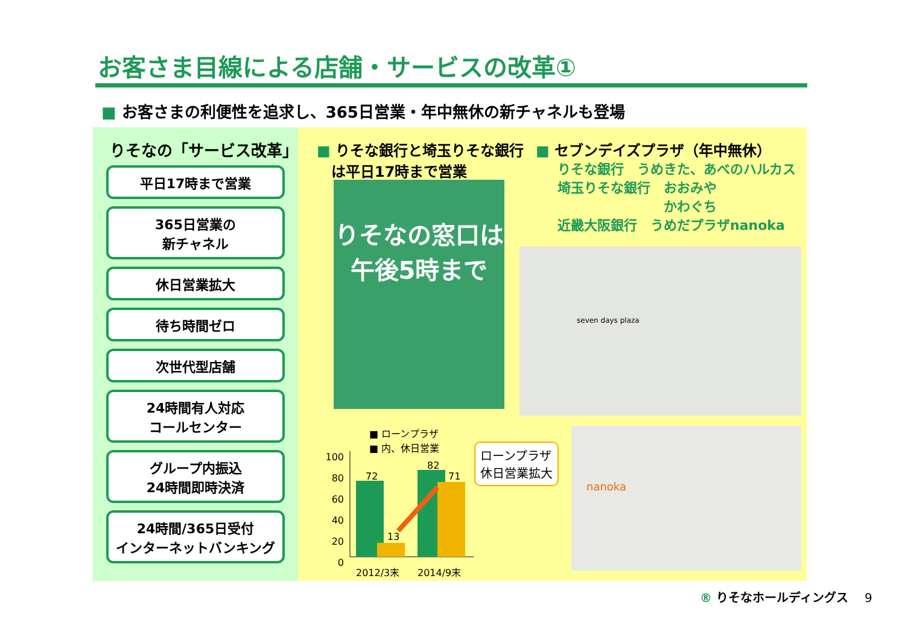お客さま目線による店舗・サービスの改革①
■ お客さまの利便性を追求し、365日営業・年中無休の新チャネルも登場
りそなの「サービス改革」
平日17時まで営業
365日営業の
新チャネル
休日営業拡大
待ち時間ゼロ
次世代型店舗
24時間有人対応
コールセンター
グループ内振込
24時間即時決済
24時間/365日受付
インターネットバンキング
■ りそな銀行と埼玉りそな銀行
　は平日17時まで営業
■ セブンデイズプラザ（年中無休）
りそな銀行　うめきた、あべのハルカス
埼玉りそな銀行　おおみや
　　　　　　　　かわぐち
近畿大阪銀行　うめだプラザnanoka
りそなの窓口は
午後5時まで
seven days plaza
nanoka
■ ローンプラザ
■ 内、休日営業
100
80
60
40
20
0
72
13
82
71
2012/3末 2014/9末
ローンプラザ
休日営業拡大
® りそなホールディングス 9